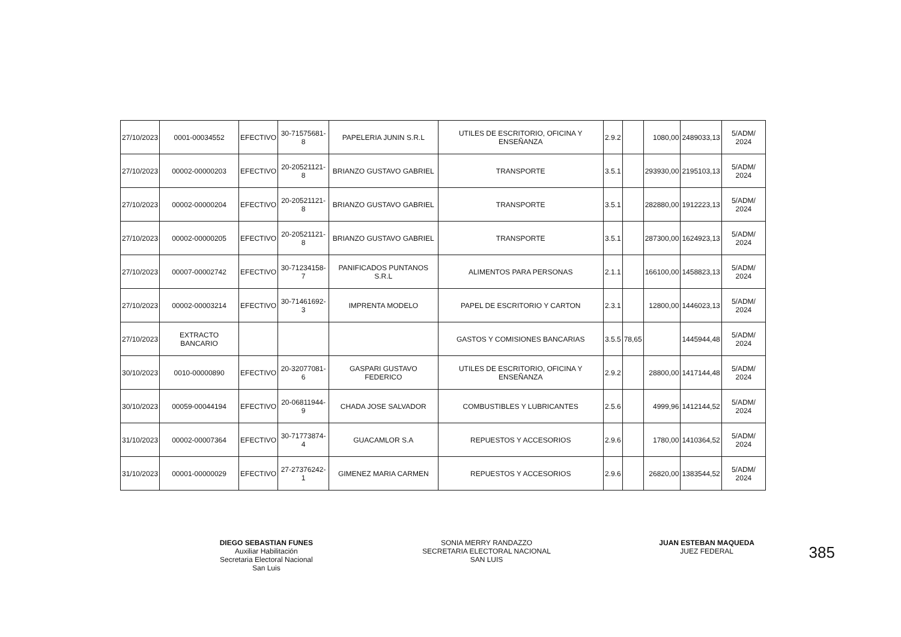| 27/10/2023 | 0001-00034552 | EFECTIVO | 30-71575681-8 | PAPELERIA JUNIN S.R.L | UTILES DE ESCRITORIO, OFICINA Y ENSEÑANZA | 2.9.2 | | 1080,00 | 2489033,13 | 5/ADM/ 2024 |
| 27/10/2023 | 00002-00000203 | EFECTIVO | 20-20521121-8 | BRIANZO GUSTAVO GABRIEL | TRANSPORTE | 3.5.1 | | 293930,00 | 2195103,13 | 5/ADM/ 2024 |
| 27/10/2023 | 00002-00000204 | EFECTIVO | 20-20521121-8 | BRIANZO GUSTAVO GABRIEL | TRANSPORTE | 3.5.1 | | 282880,00 | 1912223,13 | 5/ADM/ 2024 |
| 27/10/2023 | 00002-00000205 | EFECTIVO | 20-20521121-8 | BRIANZO GUSTAVO GABRIEL | TRANSPORTE | 3.5.1 | | 287300,00 | 1624923,13 | 5/ADM/ 2024 |
| 27/10/2023 | 00007-00002742 | EFECTIVO | 30-71234158-7 | PANIFICADOS PUNTANOS S.R.L | ALIMENTOS PARA PERSONAS | 2.1.1 | | 166100,00 | 1458823,13 | 5/ADM/ 2024 |
| 27/10/2023 | 00002-00003214 | EFECTIVO | 30-71461692-3 | IMPRENTA MODELO | PAPEL DE ESCRITORIO Y CARTON | 2.3.1 | | 12800,00 | 1446023,13 | 5/ADM/ 2024 |
| 27/10/2023 | EXTRACTO BANCARIO | | | | GASTOS Y COMISIONES BANCARIAS | 3.5.5 | 78,65 | | 1445944,48 | 5/ADM/ 2024 |
| 30/10/2023 | 0010-00000890 | EFECTIVO | 20-32077081-6 | GASPARI GUSTAVO FEDERICO | UTILES DE ESCRITORIO, OFICINA Y ENSEÑANZA | 2.9.2 | | 28800,00 | 1417144,48 | 5/ADM/ 2024 |
| 30/10/2023 | 00059-00044194 | EFECTIVO | 20-06811944-9 | CHADA JOSE SALVADOR | COMBUSTIBLES Y LUBRICANTES | 2.5.6 | | 4999,96 | 1412144,52 | 5/ADM/ 2024 |
| 31/10/2023 | 00002-00007364 | EFECTIVO | 30-71773874-4 | GUACAMLOR S.A | REPUESTOS Y ACCESORIOS | 2.9.6 | | 1780,00 | 1410364,52 | 5/ADM/ 2024 |
| 31/10/2023 | 00001-00000029 | EFECTIVO | 27-27376242-1 | GIMENEZ MARIA CARMEN | REPUESTOS Y ACCESORIOS | 2.9.6 | | 26820,00 | 1383544,52 | 5/ADM/ 2024 |
DIEGO SEBASTIAN FUNES
Auxiliar Habilitación
Secretaria Electoral Nacional
San Luis
SONIA MERRY RANDAZZO
SECRETARIA ELECTORAL NACIONAL
SAN LUIS
JUAN ESTEBAN MAQUEDA
JUEZ FEDERAL
385